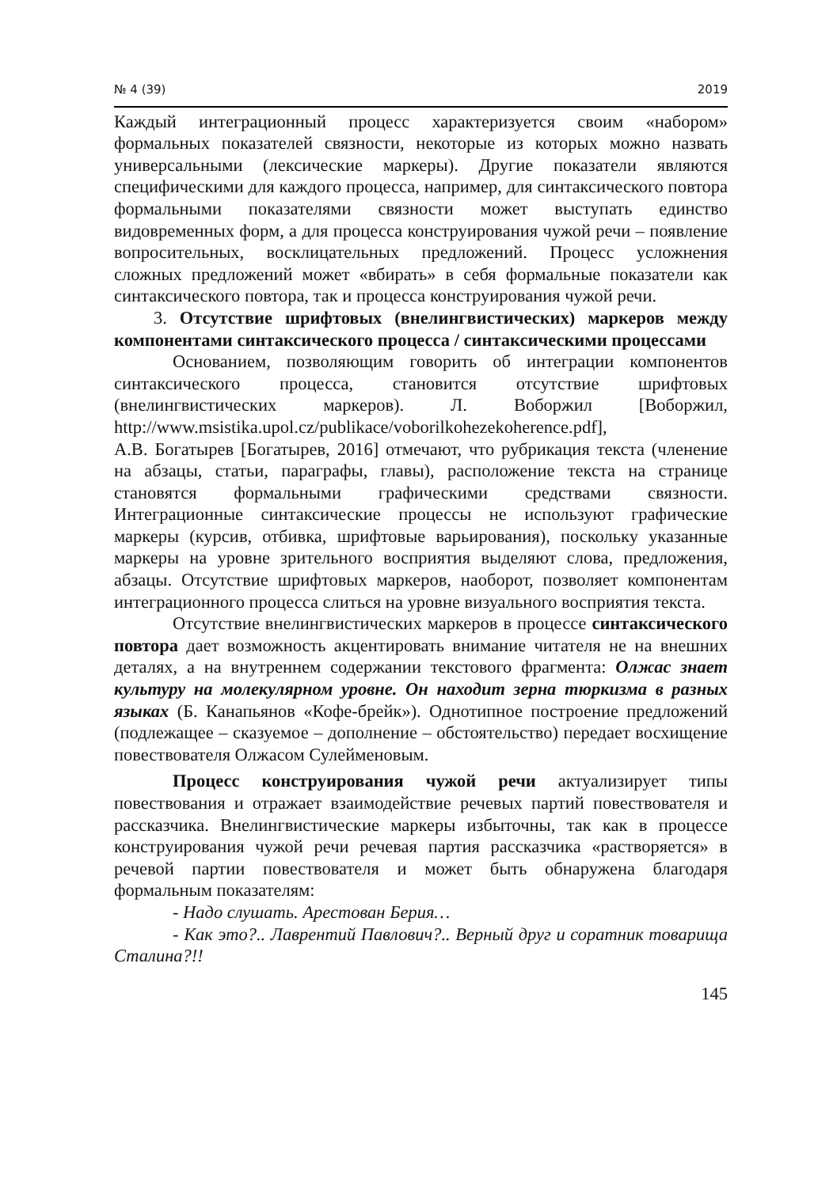№ 4 (39) 2019
Каждый интеграционный процесс характеризуется своим «набором» формальных показателей связности, некоторые из которых можно назвать универсальными (лексические маркеры). Другие показатели являются специфическими для каждого процесса, например, для синтаксического повтора формальными показателями связности может выступать единство видовременных форм, а для процесса конструирования чужой речи – появление вопросительных, восклицательных предложений. Процесс усложнения сложных предложений может «вбирать» в себя формальные показатели как синтаксического повтора, так и процесса конструирования чужой речи.
3. Отсутствие шрифтовых (внелингвистических) маркеров между компонентами синтаксического процесса / синтаксическими процессами
Основанием, позволяющим говорить об интеграции компонентов синтаксического процесса, становится отсутствие шрифтовых (внелингвистических маркеров). Л. Воборжил [Воборжил, http://www.msistika.upol.cz/publikace/voborilkohezekoherence.pdf],
А.В. Богатырев [Богатырев, 2016] отмечают, что рубрикация текста (членение на абзацы, статьи, параграфы, главы), расположение текста на странице становятся формальными графическими средствами связности. Интеграционные синтаксические процессы не используют графические маркеры (курсив, отбивка, шрифтовые варьирования), поскольку указанные маркеры на уровне зрительного восприятия выделяют слова, предложения, абзацы. Отсутствие шрифтовых маркеров, наоборот, позволяет компонентам интеграционного процесса слиться на уровне визуального восприятия текста.
Отсутствие внелингвистических маркеров в процессе синтаксического повтора дает возможность акцентировать внимание читателя не на внешних деталях, а на внутреннем содержании текстового фрагмента: Олжас знает культуру на молекулярном уровне. Он находит зерна тюркизма в разных языках (Б. Канапьянов «Кофе-брейк»). Однотипное построение предложений (подлежащее – сказуемое – дополнение – обстоятельство) передает восхищение повествователя Олжасом Сулейменовым.
Процесс конструирования чужой речи актуализирует типы повествования и отражает взаимодействие речевых партий повествователя и рассказчика. Внелингвистические маркеры избыточны, так как в процессе конструирования чужой речи речевая партия рассказчика «растворяется» в речевой партии повествователя и может быть обнаружена благодаря формальным показателям:
- Надо слушать. Арестован Берия…
- Как это?.. Лаврентий Павлович?.. Верный друг и соратник товарища Сталина?!!
145